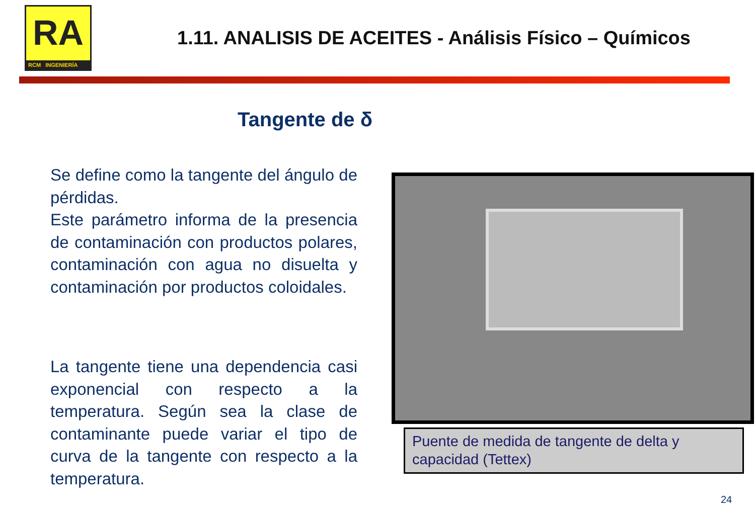RA
RCM INGENIERÍA
1.11. ANALISIS DE ACEITES - Análisis Físico – Químicos
Tangente de δ
Se define como la tangente del ángulo de pérdidas.
Este parámetro informa de la presencia de contaminación con productos polares, contaminación con agua no disuelta y contaminación por productos coloidales.
La tangente tiene una dependencia casi exponencial con respecto a la temperatura. Según sea la clase de contaminante puede variar el tipo de curva de la tangente con respecto a la temperatura.
Puente de medida de tangente de delta y capacidad (Tettex)
24